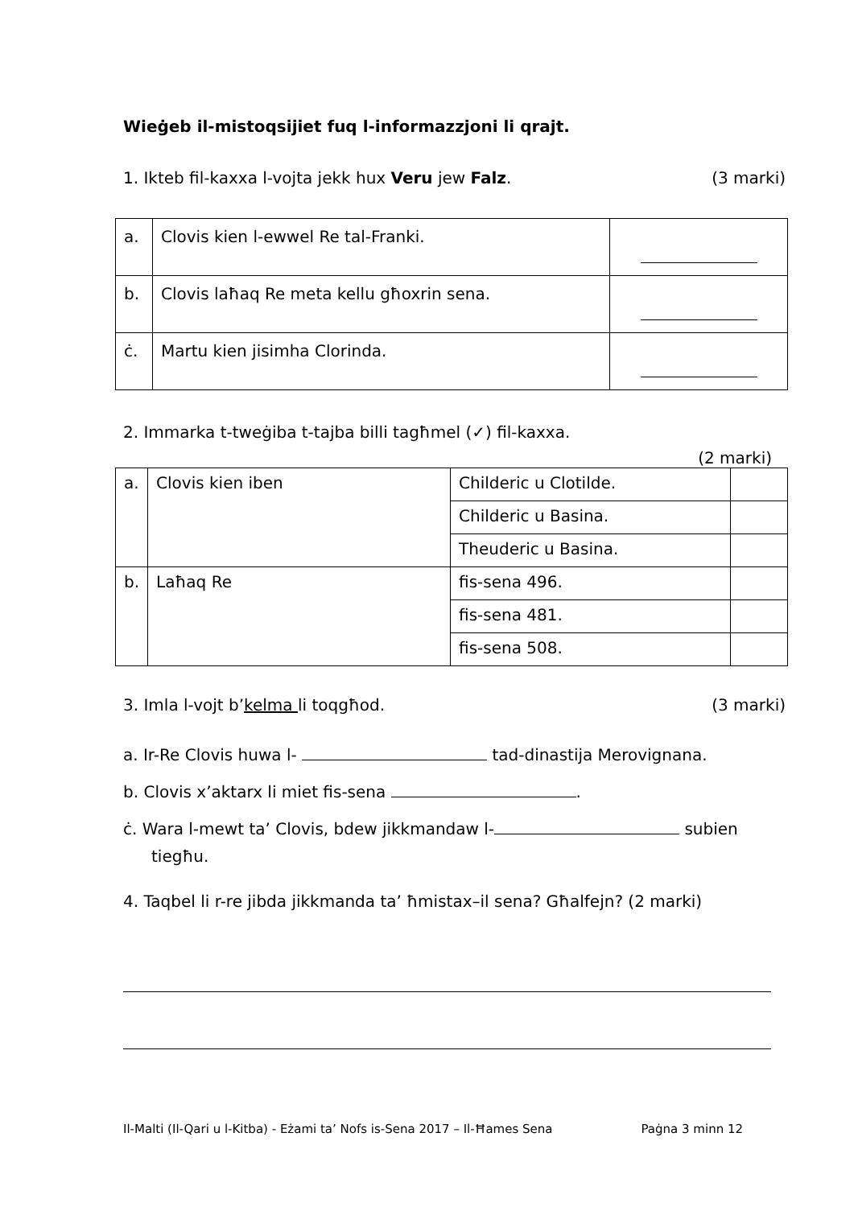Wieġeb il-mistoqsijiet fuq l-informazzjoni li qrajt.
1. Ikteb fil-kaxxa l-vojta jekk hux Veru jew Falz. (3 marki)
| a. | Clovis kien l-ewwel Re tal-Franki. | |
| b. | Clovis laħaq Re meta kellu għoxrin sena. | |
| ċ. | Martu kien jisimha Clorinda. | |
2. Immarka t-tweġiba t-tajba billi tagħmel (✓) fil-kaxxa.
(2 marki)
| a. | Clovis kien iben | Childeric u Clotilde. | |
| | | Childeric u Basina. | |
| | | Theuderic u Basina. | |
| b. | Laħaq Re | fis-sena 496. | |
| | | fis-sena 481. | |
| | | fis-sena 508. | |
3. Imla l-vojt b’kelma li toqgħod. (3 marki)
a. Ir-Re Clovis huwa l- tad-dinastija Merovignana.
b. Clovis x’aktarx li miet fis-sena .
ċ. Wara l-mewt ta’ Clovis, bdew jikkmandaw l- subien
tiegħu.
4. Taqbel li r-re jibda jikkmanda ta’ ħmistax–il sena? Għalfejn? (2 marki)
Il-Malti (Il-Qari u l-Kitba) - Eżami ta’ Nofs is-Sena 2017 – Il-Ħames Sena Paġna 3 minn 12